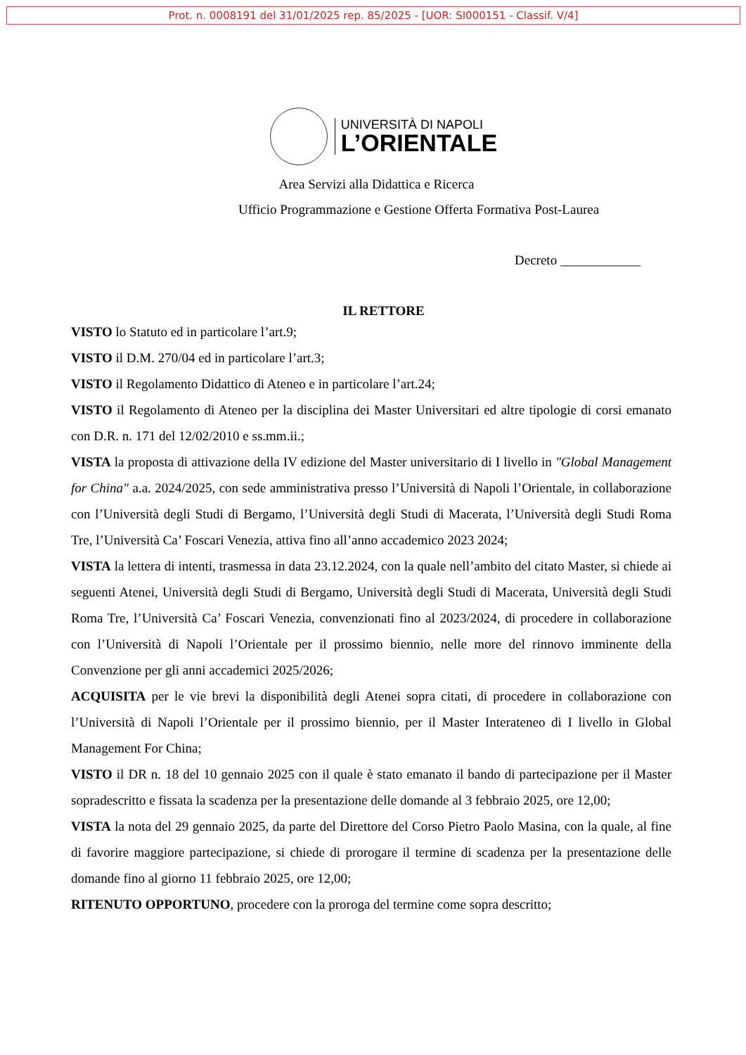Prot. n. 0008191 del 31/01/2025 rep. 85/2025 - [UOR: SI000151 - Classif. V/4]
UNIVERSITÀ DI NAPOLI
L’ORIENTALE
Area Servizi alla Didattica e Ricerca
Ufficio Programmazione e Gestione Offerta Formativa Post-Laurea
Decreto ____________
IL RETTORE
VISTO lo Statuto ed in particolare l’art.9;
VISTO il D.M. 270/04 ed in particolare l’art.3;
VISTO il Regolamento Didattico di Ateneo e in particolare l’art.24;
VISTO il Regolamento di Ateneo per la disciplina dei Master Universitari ed altre tipologie di corsi emanato con D.R. n. 171 del 12/02/2010 e ss.mm.ii.;
VISTA la proposta di attivazione della IV edizione del Master universitario di I livello in "Global Management for China" a.a. 2024/2025, con sede amministrativa presso l’Università di Napoli l’Orientale, in collaborazione con l’Università degli Studi di Bergamo, l’Università degli Studi di Macerata, l’Università degli Studi Roma Tre, l’Università Ca’ Foscari Venezia, attiva fino all’anno accademico 2023 2024;
VISTA la lettera di intenti, trasmessa in data 23.12.2024, con la quale nell’ambito del citato Master, si chiede ai seguenti Atenei, Università degli Studi di Bergamo, Università degli Studi di Macerata, Università degli Studi Roma Tre, l’Università Ca’ Foscari Venezia, convenzionati fino al 2023/2024, di procedere in collaborazione con l’Università di Napoli l’Orientale per il prossimo biennio, nelle more del rinnovo imminente della Convenzione per gli anni accademici 2025/2026;
ACQUISITA per le vie brevi la disponibilità degli Atenei sopra citati, di procedere in collaborazione con l’Università di Napoli l’Orientale per il prossimo biennio, per il Master Interateneo di I livello in Global Management For China;
VISTO il DR n. 18 del 10 gennaio 2025 con il quale è stato emanato il bando di partecipazione per il Master sopradescritto e fissata la scadenza per la presentazione delle domande al 3 febbraio 2025, ore 12,00;
VISTA la nota del 29 gennaio 2025, da parte del Direttore del Corso Pietro Paolo Masina, con la quale, al fine di favorire maggiore partecipazione, si chiede di prorogare il termine di scadenza per la presentazione delle domande fino al giorno 11 febbraio 2025, ore 12,00;
RITENUTO OPPORTUNO, procedere con la proroga del termine come sopra descritto;